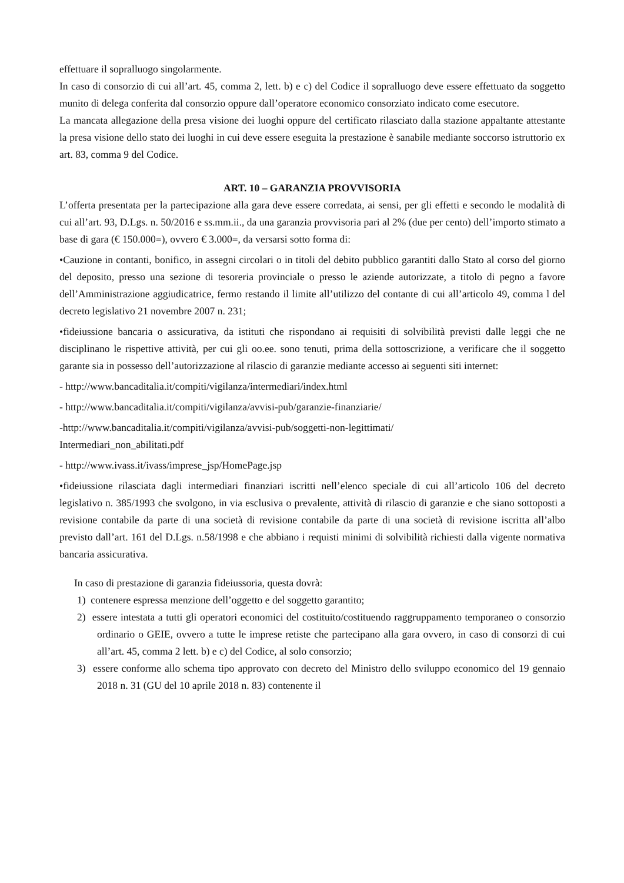effettuare il sopralluogo singolarmente.
In caso di consorzio di cui all’art. 45, comma 2, lett. b) e c) del Codice il sopralluogo deve essere effettuato da soggetto munito di delega conferita dal consorzio oppure dall’operatore economico consorziato indicato come esecutore.
La mancata allegazione della presa visione dei luoghi oppure del certificato rilasciato dalla stazione appaltante attestante la presa visione dello stato dei luoghi in cui deve essere eseguita la prestazione è sanabile mediante soccorso istruttorio ex art. 83, comma 9 del Codice.
ART. 10 – GARANZIA PROVVISORIA
L’offerta presentata per la partecipazione alla gara deve essere corredata, ai sensi, per gli effetti e secondo le modalità di cui all’art. 93, D.Lgs. n. 50/2016 e ss.mm.ii., da una garanzia provvisoria pari al 2% (due per cento) dell’importo stimato a base di gara (€ 150.000=), ovvero € 3.000=, da versarsi sotto forma di:
•Cauzione in contanti, bonifico, in assegni circolari o in titoli del debito pubblico garantiti dallo Stato al corso del giorno del deposito, presso una sezione di tesoreria provinciale o presso le aziende autorizzate, a titolo di pegno a favore dell’Amministrazione aggiudicatrice, fermo restando il limite all’utilizzo del contante di cui all’articolo 49, comma l del decreto legislativo 21 novembre 2007 n. 231;
•fideiussione bancaria o assicurativa, da istituti che rispondano ai requisiti di solvibilità previsti dalle leggi che ne disciplinano le rispettive attività, per cui gli oo.ee. sono tenuti, prima della sottoscrizione, a verificare che il soggetto garante sia in possesso dell’autorizzazione al rilascio di garanzie mediante accesso ai seguenti siti internet:
- http://www.bancaditalia.it/compiti/vigilanza/intermediari/index.html
- http://www.bancaditalia.it/compiti/vigilanza/avvisi-pub/garanzie-finanziarie/
-http://www.bancaditalia.it/compiti/vigilanza/avvisi-pub/soggetti-non-legittimati/
Intermediari_non_abilitati.pdf
- http://www.ivass.it/ivass/imprese_jsp/HomePage.jsp
•fideiussione rilasciata dagli intermediari finanziari iscritti nell’elenco speciale di cui all’articolo 106 del decreto legislativo n. 385/1993 che svolgono, in via esclusiva o prevalente, attività di rilascio di garanzie e che siano sottoposti a revisione contabile da parte di una società di revisione contabile da parte di una società di revisione iscritta all’albo previsto dall’art. 161 del D.Lgs. n.58/1998 e che abbiano i requisti minimi di solvibilità richiesti dalla vigente normativa bancaria assicurativa.
In caso di prestazione di garanzia fideiussoria, questa dovrà:
1) contenere espressa menzione dell’oggetto e del soggetto garantito;
2) essere intestata a tutti gli operatori economici del costituito/costituendo raggruppamento temporaneo o consorzio ordinario o GEIE, ovvero a tutte le imprese retiste che partecipano alla gara ovvero, in caso di consorzi di cui all’art. 45, comma 2 lett. b) e c) del Codice, al solo consorzio;
3) essere conforme allo schema tipo approvato con decreto del Ministro dello sviluppo economico del 19 gennaio 2018 n. 31 (GU del 10 aprile 2018 n. 83) contenente il